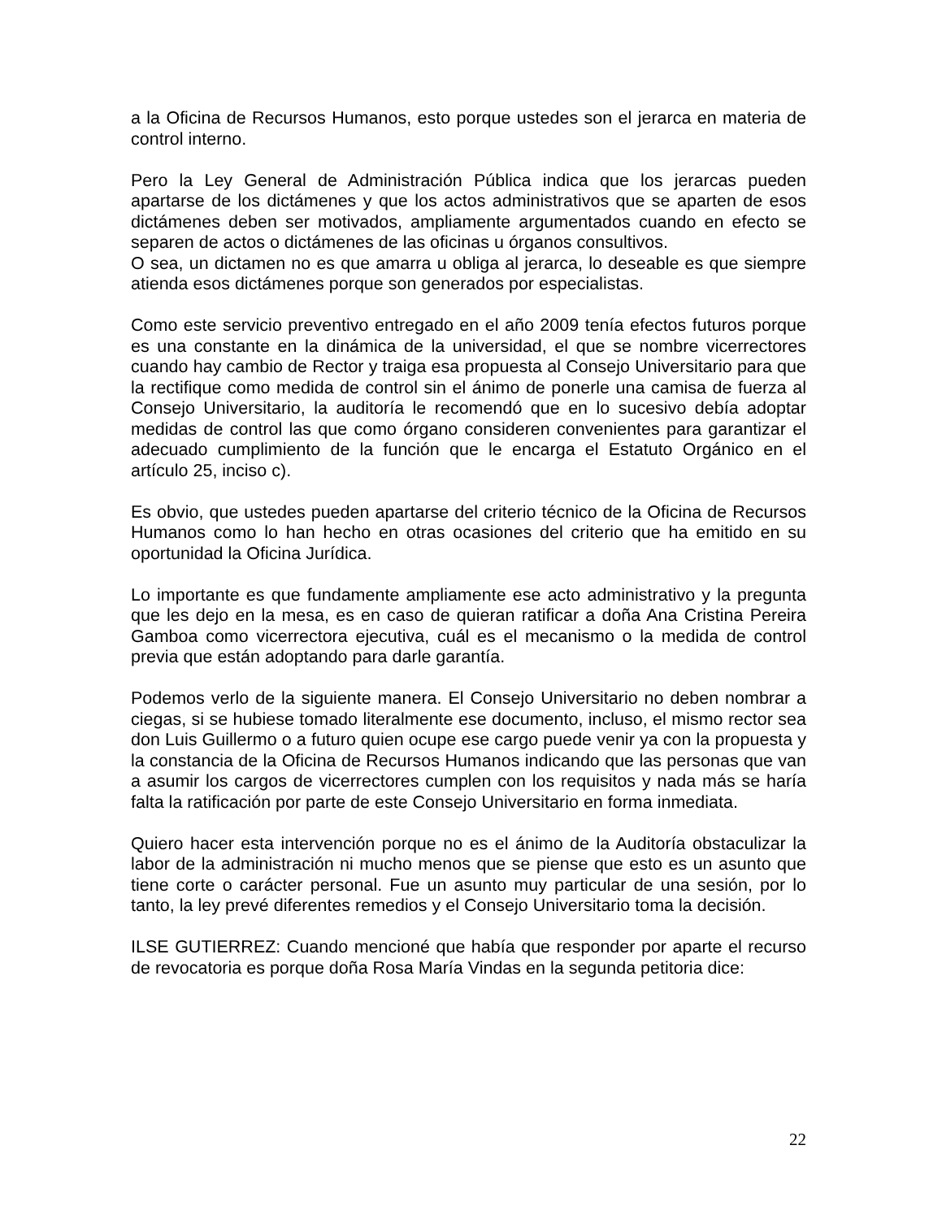a la Oficina de Recursos Humanos, esto porque ustedes son el jerarca en materia de control interno.
Pero la Ley General de Administración Pública indica que los jerarcas pueden apartarse de los dictámenes y que los actos administrativos que se aparten de esos dictámenes deben ser motivados, ampliamente argumentados cuando en efecto se separen de actos o dictámenes de las oficinas u órganos consultivos.
O sea, un dictamen no es que amarra u obliga al jerarca, lo deseable es que siempre atienda esos dictámenes porque son generados por especialistas.
Como este servicio preventivo entregado en el año 2009 tenía efectos futuros porque es una constante en la dinámica de la universidad, el que se nombre vicerrectores cuando hay cambio de Rector y traiga esa propuesta al Consejo Universitario para que la rectifique como medida de control sin el ánimo de ponerle una camisa de fuerza al Consejo Universitario, la auditoría le recomendó que en lo sucesivo debía adoptar medidas de control las que como órgano consideren convenientes para garantizar el adecuado cumplimiento de la función que le encarga el Estatuto Orgánico en el artículo 25, inciso c).
Es obvio, que ustedes pueden apartarse del criterio técnico de la Oficina de Recursos Humanos como lo han hecho en otras ocasiones del criterio que ha emitido en su oportunidad la Oficina Jurídica.
Lo importante es que fundamente ampliamente ese acto administrativo y la pregunta que les dejo en la mesa, es en caso de quieran ratificar a doña Ana Cristina Pereira Gamboa como vicerrectora ejecutiva, cuál es el mecanismo o la medida de control previa que están adoptando para darle garantía.
Podemos verlo de la siguiente manera. El Consejo Universitario no deben nombrar a ciegas, si se hubiese tomado literalmente ese documento, incluso, el mismo rector sea don Luis Guillermo o a futuro quien ocupe ese cargo puede venir ya con la propuesta y la constancia de la Oficina de Recursos Humanos indicando que las personas que van a asumir los cargos de vicerrectores cumplen con los requisitos y nada más se haría falta la ratificación por parte de este Consejo Universitario en forma inmediata.
Quiero hacer esta intervención porque no es el ánimo de la Auditoría obstaculizar la labor de la administración ni mucho menos que se piense que esto es un asunto que tiene corte o carácter personal. Fue un asunto muy particular de una sesión, por lo tanto, la ley prevé diferentes remedios y el Consejo Universitario toma la decisión.
ILSE GUTIERREZ: Cuando mencioné que había que responder por aparte el recurso de revocatoria es porque doña Rosa María Vindas en la segunda petitoria dice:
22